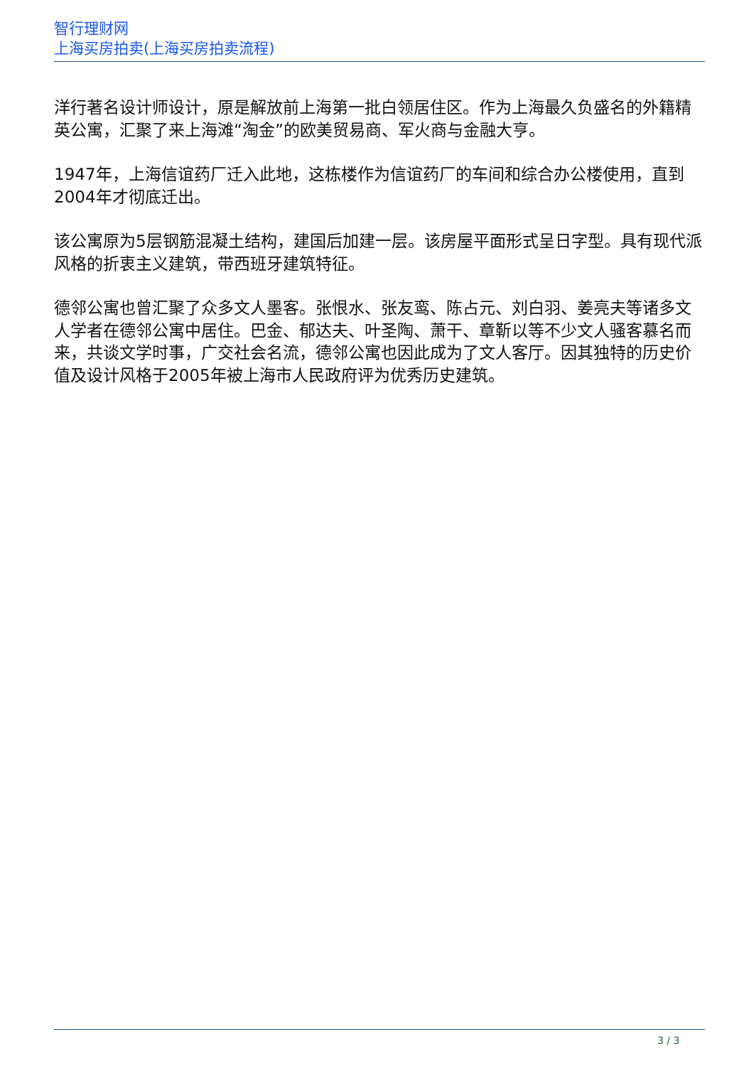智行理财网
上海买房拍卖(上海买房拍卖流程)
洋行著名设计师设计，原是解放前上海第一批白领居住区。作为上海最久负盛名的外籍精英公寓，汇聚了来上海滩“淘金”的欧美贸易商、军火商与金融大亨。
1947年，上海信谊药厂迁入此地，这栋楼作为信谊药厂的车间和综合办公楼使用，直到2004年才彻底迁出。
该公寓原为5层钢筋混凝土结构，建国后加建一层。该房屋平面形式呈日字型。具有现代派风格的折衷主义建筑，带西班牙建筑特征。
德邻公寓也曾汇聚了众多文人墨客。张恨水、张友鸾、陈占元、刘白羽、姜亮夫等诸多文人学者在德邻公寓中居住。巴金、郁达夫、叶圣陶、萧干、章靳以等不少文人骚客慕名而来，共谈文学时事，广交社会名流，德邻公寓也因此成为了文人客厅。因其独特的历史价值及设计风格于2005年被上海市人民政府评为优秀历史建筑。
3 / 3